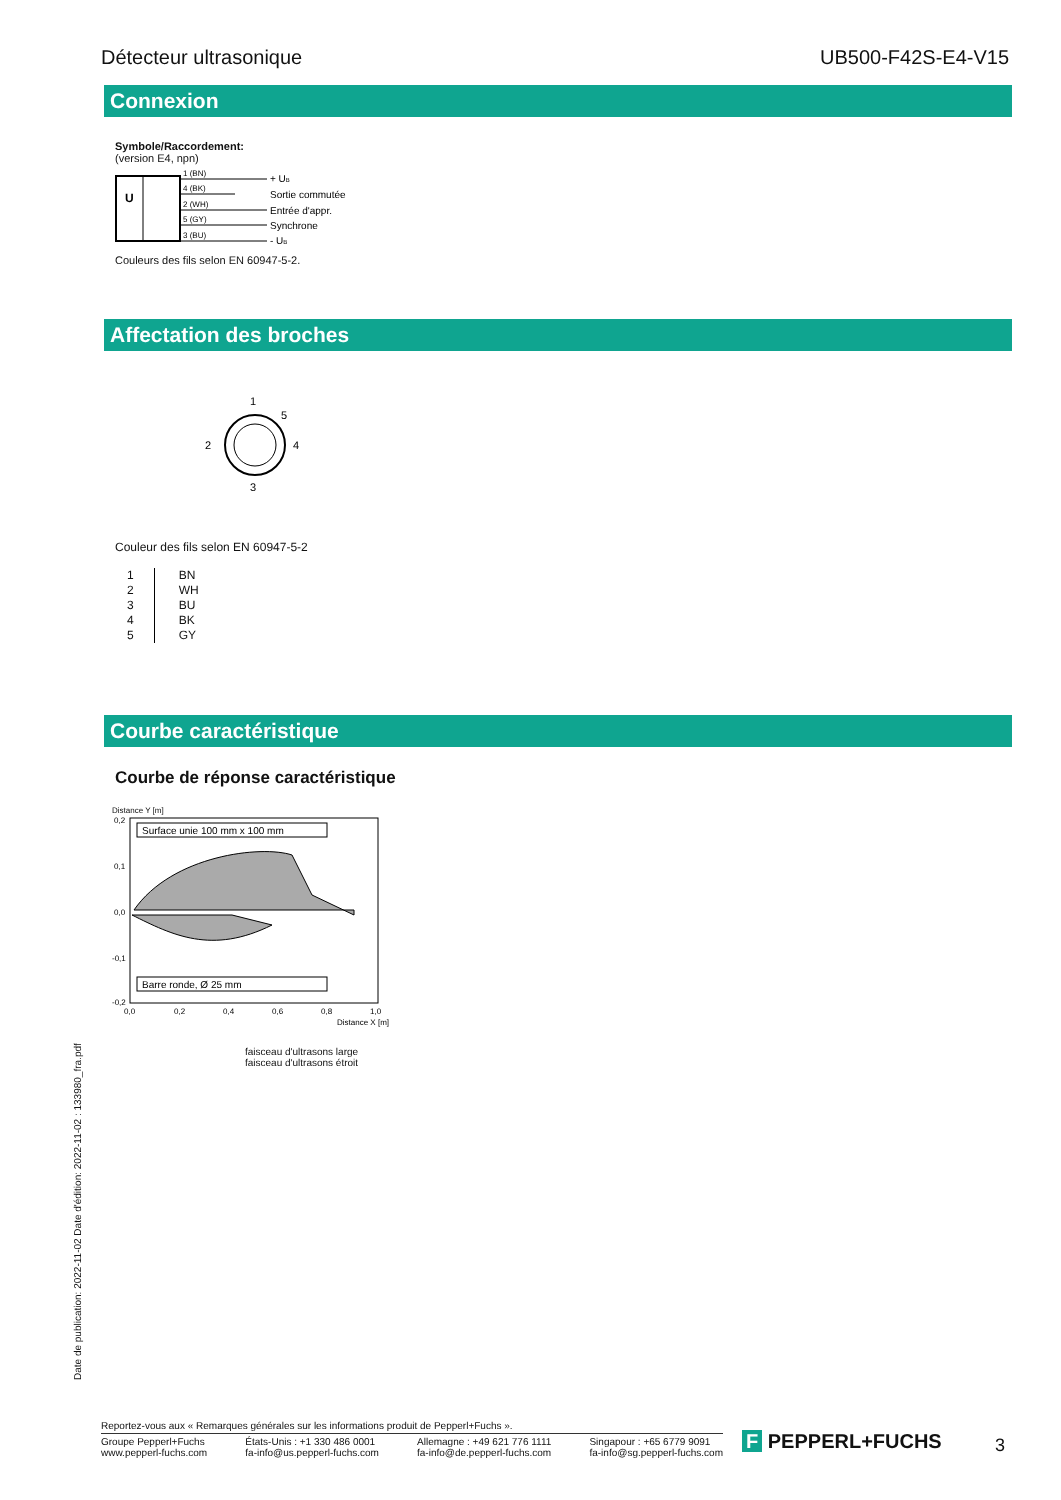Détecteur ultrasonique UB500-F42S-E4-V15
Connexion
Symbole/Raccordement:
(version E4, npn)
U
1 (BN)
4 (BK)
2 (WH)
5 (GY)
3 (BU)
+ UB
Sortie commutée
Entrée d'appr.
Synchrone
- UB
Couleurs des fils selon EN 60947-5-2.
Affectation des broches
1
5
2
4
3
Couleur des fils selon EN 60947-5-2
| 1 | BN |
| 2 | WH |
| 3 | BU |
| 4 | BK |
| 5 | GY |
Courbe caractéristique
Courbe de réponse caractéristique
Distance Y [m]
Surface unie 100 mm x 100 mm
Barre ronde, Ø 25 mm
0,2
0,1
0,0
-0,1
-0,2
0,0
0,2
0,4
0,6
0,8
1,0
Distance X [m]
faisceau d'ultrasons large
faisceau d'ultrasons étroit
Date de publication: 2022-11-02 Date d'édition: 2022-11-02 : 133980_fra.pdf
Reportez-vous aux « Remarques générales sur les informations produit de Pepperl+Fuchs ».
Groupe Pepperl+Fuchs
www.pepperl-fuchs.com États-Unis : +1 330 486 0001
fa-info@us.pepperl-fuchs.com Allemagne : +49 621 776 1111
fa-info@de.pepperl-fuchs.com Singapour : +65 6779 9091
fa-info@sg.pepperl-fuchs.com
F PEPPERL+FUCHS 3